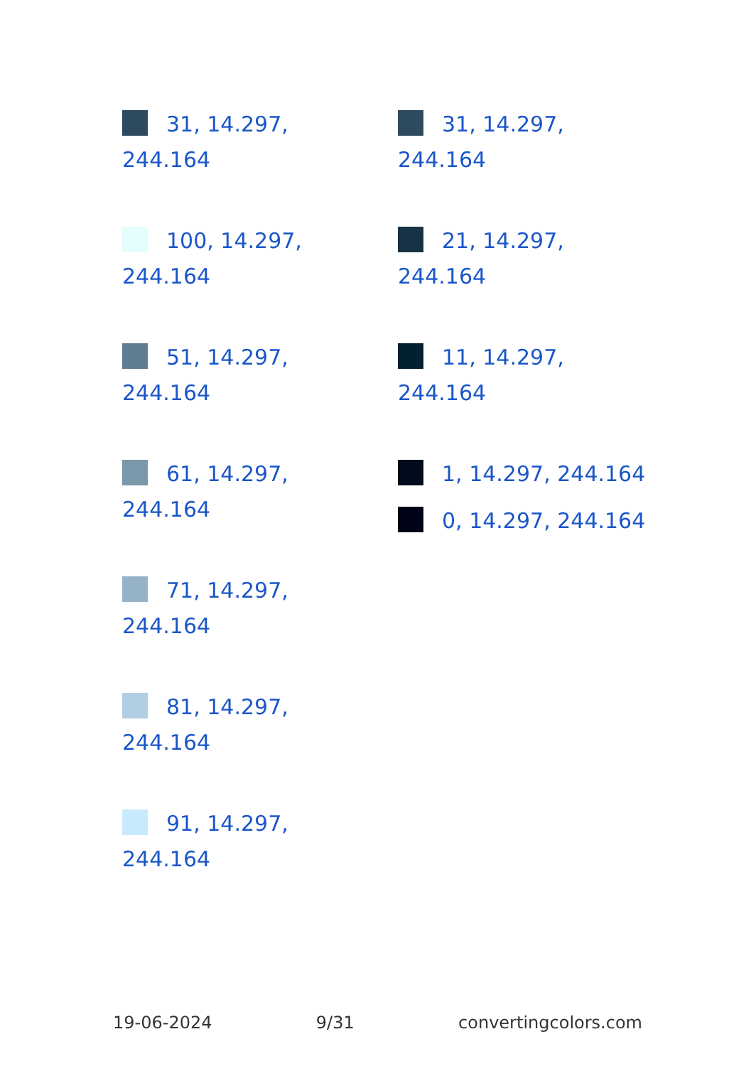31, 14.297, 244.164
100, 14.297, 244.164
51, 14.297, 244.164
61, 14.297, 244.164
71, 14.297, 244.164
81, 14.297, 244.164
91, 14.297, 244.164
31, 14.297, 244.164
21, 14.297, 244.164
11, 14.297, 244.164
1, 14.297, 244.164
0, 14.297, 244.164
19-06-2024 9/31 convertingcolors.com